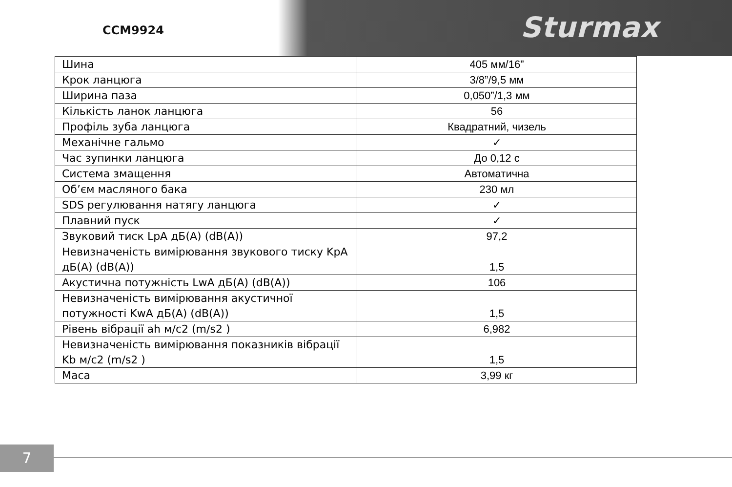CCM9924 Sturmax
| Шина | 405 мм/16” |
| Крок ланцюга | 3/8”/9,5 мм |
| Ширина паза | 0,050”/1,3 мм |
| Кількість ланок ланцюга | 56 |
| Профіль зуба ланцюга | Квадратний, чизель |
| Механічне гальмо | ✓ |
| Час зупинки ланцюга | До 0,12 с |
| Система змащення | Автоматична |
| Об’єм масляного бака | 230 мл |
| SDS регулювання натягу ланцюга | ✓ |
| Плавний пуск | ✓ |
| Звуковий тиск LpA дБ(A) (dB(A)) | 97,2 |
| Невизначеність вимірювання звукового тиску KpA дБ(A) (dB(A)) | 1,5 |
| Акустична потужність LwA дБ(A) (dB(A)) | 106 |
| Невизначеність вимірювання акустичної потужності KwA дБ(A) (dB(A)) | 1,5 |
| Рівень вібрації ah м/с2 (m/s2 ) | 6,982 |
| Невизначеність вимірювання показників вібрації Kb м/с2 (m/s2 ) | 1,5 |
| Маса | 3,99 кг |
7